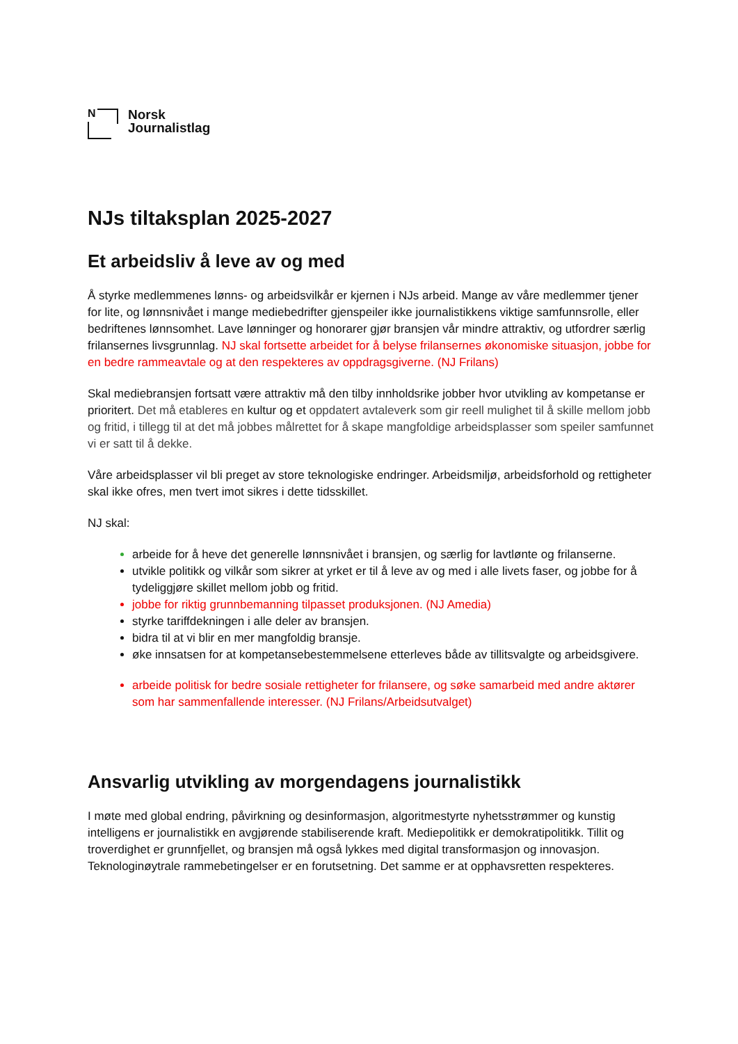N
Norsk
Journalistlag
NJs tiltaksplan 2025-2027
Et arbeidsliv å leve av og med
Å styrke medlemmenes lønns- og arbeidsvilkår er kjernen i NJs arbeid. Mange av våre medlemmer tjener for lite, og lønnsnivået i mange mediebedrifter gjenspeiler ikke journalistikkens viktige samfunnsrolle, eller bedriftenes lønnsomhet. Lave lønninger og honorarer gjør bransjen vår mindre attraktiv, og utfordrer særlig frilansernes livsgrunnlag. NJ skal fortsette arbeidet for å belyse frilansernes økonomiske situasjon, jobbe for en bedre rammeavtale og at den respekteres av oppdragsgiverne. (NJ Frilans)
Skal mediebransjen fortsatt være attraktiv må den tilby innholdsrike jobber hvor utvikling av kompetanse er prioritert. Det må etableres en kultur og et oppdatert avtaleverk som gir reell mulighet til å skille mellom jobb og fritid, i tillegg til at det må jobbes målrettet for å skape mangfoldige arbeidsplasser som speiler samfunnet vi er satt til å dekke.
Våre arbeidsplasser vil bli preget av store teknologiske endringer. Arbeidsmiljø, arbeidsforhold og rettigheter skal ikke ofres, men tvert imot sikres i dette tidsskillet.
NJ skal:
arbeide for å heve det generelle lønnsnivået i bransjen, og særlig for lavtlønte og frilanserne.
utvikle politikk og vilkår som sikrer at yrket er til å leve av og med i alle livets faser, og jobbe for å tydeliggjøre skillet mellom jobb og fritid.
jobbe for riktig grunnbemanning tilpasset produksjonen. (NJ Amedia)
styrke tariffdekningen i alle deler av bransjen.
bidra til at vi blir en mer mangfoldig bransje.
øke innsatsen for at kompetansebestemmelsene etterleves både av tillitsvalgte og arbeidsgivere.
arbeide politisk for bedre sosiale rettigheter for frilansere, og søke samarbeid med andre aktører som har sammenfallende interesser. (NJ Frilans/Arbeidsutvalget)
Ansvarlig utvikling av morgendagens journalistikk
I møte med global endring, påvirkning og desinformasjon, algoritmestyrte nyhetsstrømmer og kunstig intelligens er journalistikk en avgjørende stabiliserende kraft. Mediepolitikk er demokratipolitikk. Tillit og troverdighet er grunnfjellet, og bransjen må også lykkes med digital transformasjon og innovasjon. Teknologinøytrale rammebetingelser er en forutsetning. Det samme er at opphavsretten respekteres.